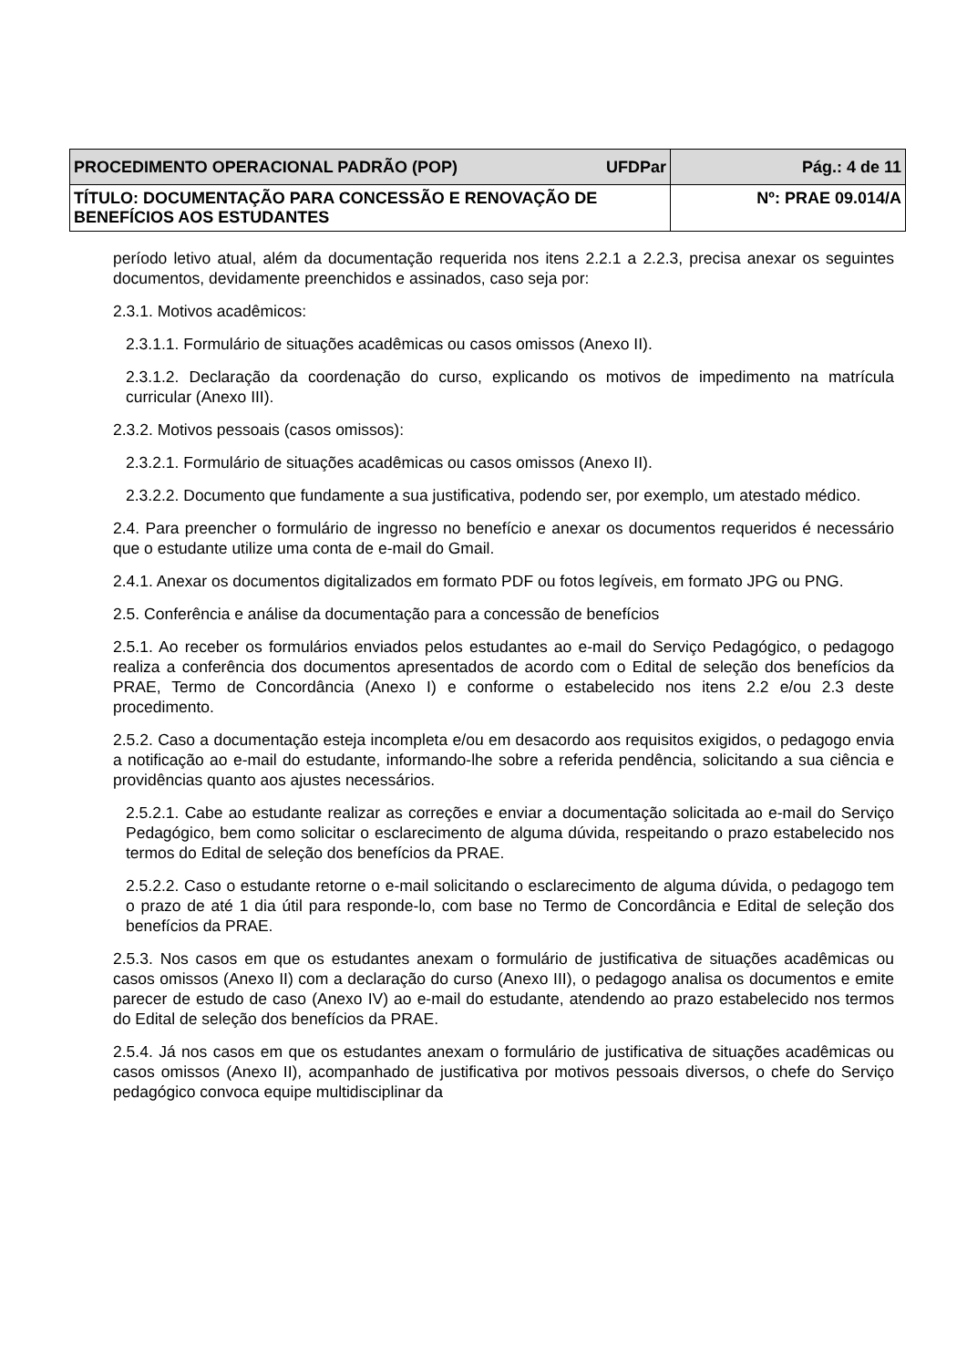| PROCEDIMENTO OPERACIONAL PADRÃO (POP) UFDPar | Pág.: 4 de 11 |
| TÍTULO: DOCUMENTAÇÃO PARA CONCESSÃO E RENOVAÇÃO DE BENEFÍCIOS AOS ESTUDANTES | Nº: PRAE 09.014/A |
período letivo atual, além da documentação requerida nos itens 2.2.1 a 2.2.3, precisa anexar os seguintes documentos, devidamente preenchidos e assinados, caso seja por:
2.3.1. Motivos acadêmicos:
2.3.1.1. Formulário de situações acadêmicas ou casos omissos (Anexo II).
2.3.1.2. Declaração da coordenação do curso, explicando os motivos de impedimento na matrícula curricular (Anexo III).
2.3.2. Motivos pessoais (casos omissos):
2.3.2.1. Formulário de situações acadêmicas ou casos omissos (Anexo II).
2.3.2.2. Documento que fundamente a sua justificativa, podendo ser, por exemplo, um atestado médico.
2.4. Para preencher o formulário de ingresso no benefício e anexar os documentos requeridos é necessário que o estudante utilize uma conta de e-mail do Gmail.
2.4.1. Anexar os documentos digitalizados em formato PDF ou fotos legíveis, em formato JPG ou PNG.
2.5. Conferência e análise da documentação para a concessão de benefícios
2.5.1. Ao receber os formulários enviados pelos estudantes ao e-mail do Serviço Pedagógico, o pedagogo realiza a conferência dos documentos apresentados de acordo com o Edital de seleção dos benefícios da PRAE, Termo de Concordância (Anexo I) e conforme o estabelecido nos itens 2.2 e/ou 2.3 deste procedimento.
2.5.2. Caso a documentação esteja incompleta e/ou em desacordo aos requisitos exigidos, o pedagogo envia a notificação ao e-mail do estudante, informando-lhe sobre a referida pendência, solicitando a sua ciência e providências quanto aos ajustes necessários.
2.5.2.1. Cabe ao estudante realizar as correções e enviar a documentação solicitada ao e-mail do Serviço Pedagógico, bem como solicitar o esclarecimento de alguma dúvida, respeitando o prazo estabelecido nos termos do Edital de seleção dos benefícios da PRAE.
2.5.2.2. Caso o estudante retorne o e-mail solicitando o esclarecimento de alguma dúvida, o pedagogo tem o prazo de até 1 dia útil para responde-lo, com base no Termo de Concordância e Edital de seleção dos benefícios da PRAE.
2.5.3. Nos casos em que os estudantes anexam o formulário de justificativa de situações acadêmicas ou casos omissos (Anexo II) com a declaração do curso (Anexo III), o pedagogo analisa os documentos e emite parecer de estudo de caso (Anexo IV) ao e-mail do estudante, atendendo ao prazo estabelecido nos termos do Edital de seleção dos benefícios da PRAE.
2.5.4. Já nos casos em que os estudantes anexam o formulário de justificativa de situações acadêmicas ou casos omissos (Anexo II), acompanhado de justificativa por motivos pessoais diversos, o chefe do Serviço pedagógico convoca equipe multidisciplinar da